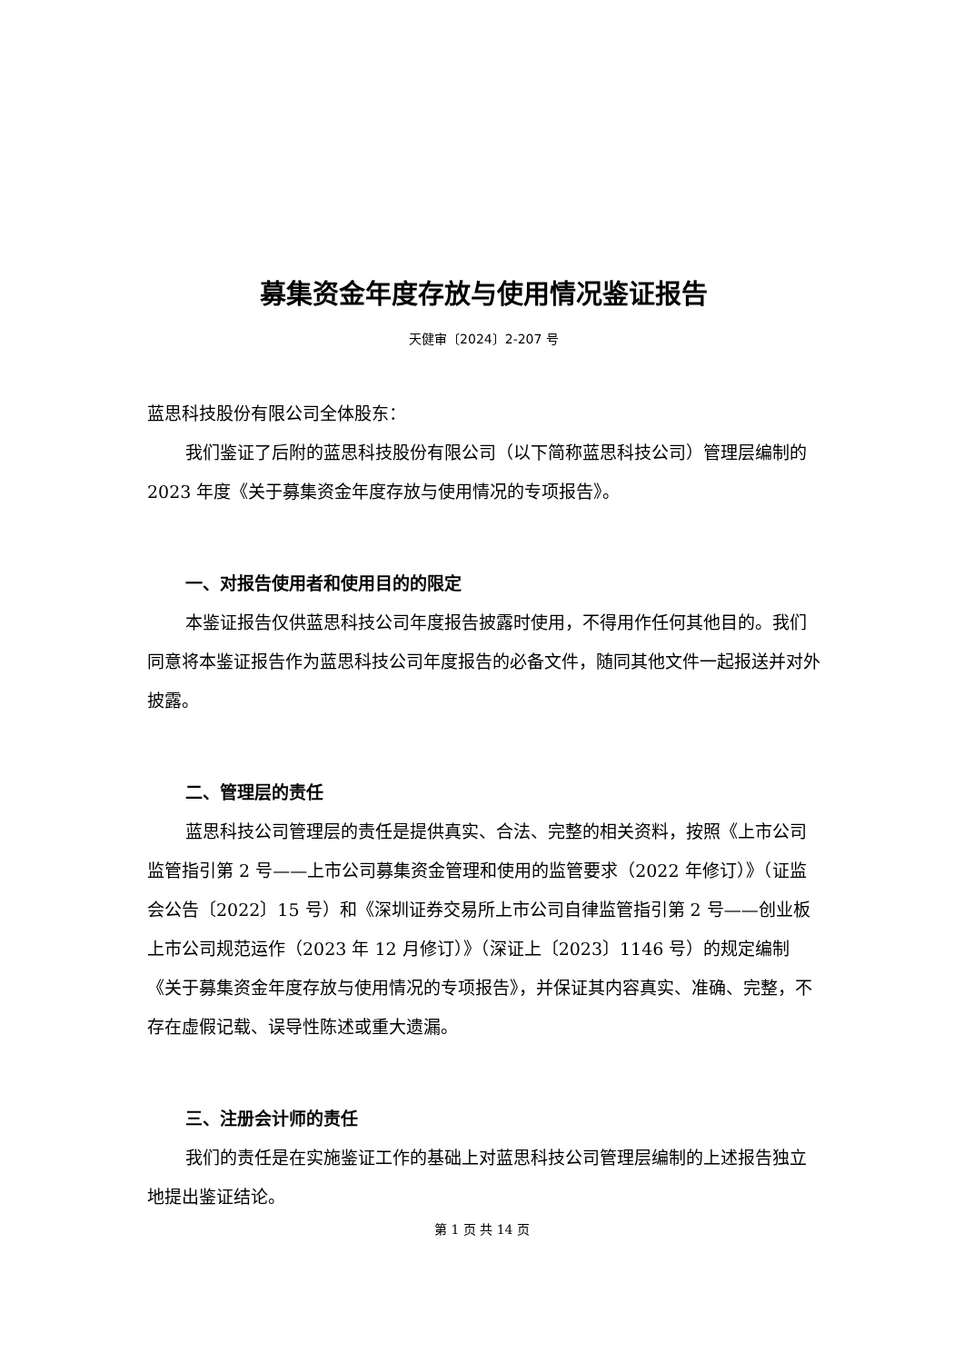募集资金年度存放与使用情况鉴证报告
天健审〔2024〕2-207 号
蓝思科技股份有限公司全体股东：
我们鉴证了后附的蓝思科技股份有限公司（以下简称蓝思科技公司）管理层编制的 2023 年度《关于募集资金年度存放与使用情况的专项报告》。
一、对报告使用者和使用目的的限定
本鉴证报告仅供蓝思科技公司年度报告披露时使用，不得用作任何其他目的。我们同意将本鉴证报告作为蓝思科技公司年度报告的必备文件，随同其他文件一起报送并对外披露。
二、管理层的责任
蓝思科技公司管理层的责任是提供真实、合法、完整的相关资料，按照《上市公司监管指引第 2 号——上市公司募集资金管理和使用的监管要求（2022 年修订）》（证监会公告〔2022〕15 号）和《深圳证券交易所上市公司自律监管指引第 2 号——创业板上市公司规范运作（2023 年 12 月修订）》（深证上〔2023〕1146 号）的规定编制《关于募集资金年度存放与使用情况的专项报告》，并保证其内容真实、准确、完整，不存在虚假记载、误导性陈述或重大遗漏。
三、注册会计师的责任
我们的责任是在实施鉴证工作的基础上对蓝思科技公司管理层编制的上述报告独立地提出鉴证结论。
第 1 页 共 14 页